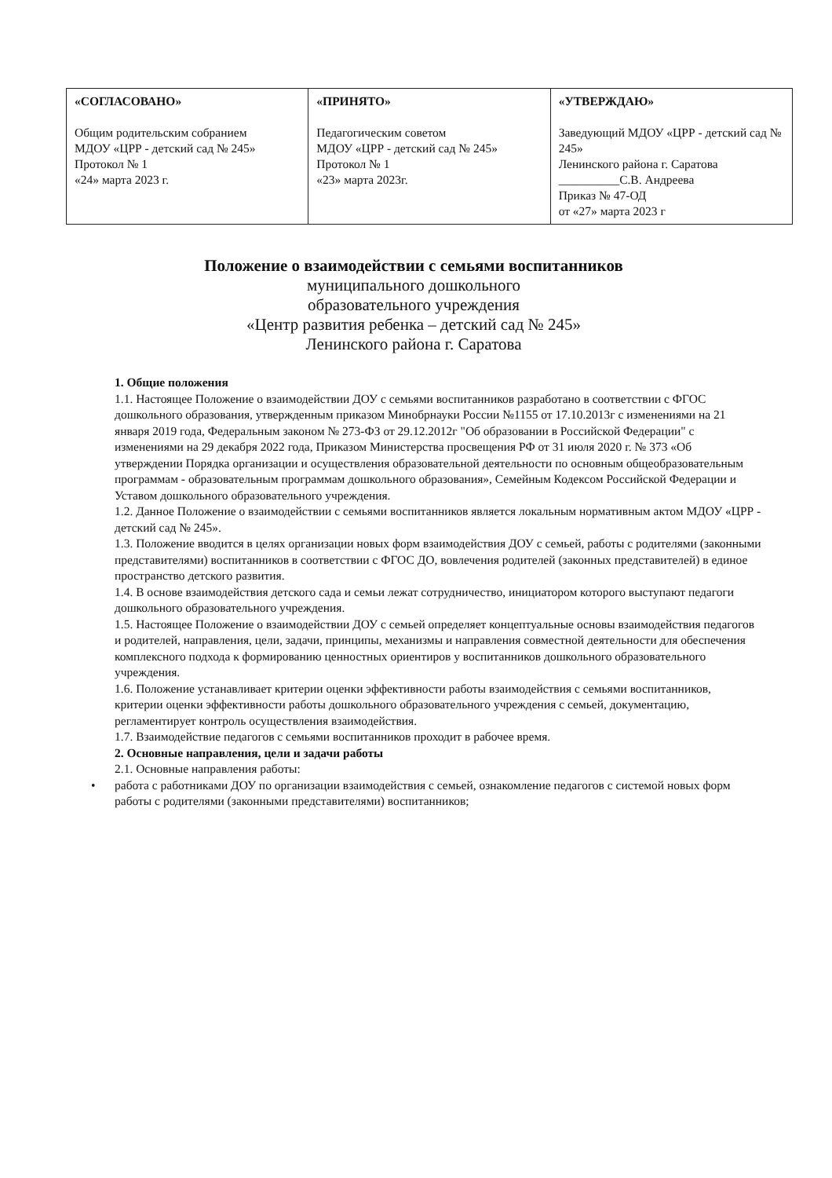| «СОГЛАСОВАНО» Общим родительским собранием МДОУ «ЦРР - детский сад № 245» Протокол № 1 «24» марта 2023 г. | «ПРИНЯТО» Педагогическим советом МДОУ «ЦРР - детский сад № 245» Протокол № 1 «23» марта 2023г. | «УТВЕРЖДАЮ» Заведующий МДОУ «ЦРР - детский сад № 245» Ленинского района г. Саратова __________С.В. Андреева Приказ № 47-ОД от «27» марта 2023 г |
Положение о взаимодействии с семьями воспитанников
муниципального дошкольного
образовательного учреждения
«Центр развития ребенка – детский сад № 245»
Ленинского района г. Саратова
1. Общие положения
1.1. Настоящее Положение о взаимодействии ДОУ с семьями воспитанников разработано в соответствии с ФГОС дошкольного образования, утвержденным приказом Минобрнауки России №1155 от 17.10.2013г с изменениями на 21 января 2019 года, Федеральным законом № 273-ФЗ от 29.12.2012г "Об образовании в Российской Федерации" с изменениями на 29 декабря 2022 года, Приказом Министерства просвещения РФ от 31 июля 2020 г. № 373 «Об утверждении Порядка организации и осуществления образовательной деятельности по основным общеобразовательным программам - образовательным программам дошкольного образования», Семейным Кодексом Российской Федерации и Уставом дошкольного образовательного учреждения.
1.2. Данное Положение о взаимодействии с семьями воспитанников является локальным нормативным актом МДОУ «ЦРР - детский сад № 245».
1.3. Положение вводится в целях организации новых форм взаимодействия ДОУ с семьей, работы с родителями (законными представителями) воспитанников в соответствии с ФГОС ДО, вовлечения родителей (законных представителей) в единое пространство детского развития.
1.4. В основе взаимодействия детского сада и семьи лежат сотрудничество, инициатором которого выступают педагоги дошкольного образовательного учреждения.
1.5. Настоящее Положение о взаимодействии ДОУ с семьей определяет концептуальные основы взаимодействия педагогов и родителей, направления, цели, задачи, принципы, механизмы и направления совместной деятельности для обеспечения комплексного подхода к формированию ценностных ориентиров у воспитанников дошкольного образовательного учреждения.
1.6. Положение устанавливает критерии оценки эффективности работы взаимодействия с семьями воспитанников, критерии оценки эффективности работы дошкольного образовательного учреждения с семьей, документацию, регламентирует контроль осуществления взаимодействия.
1.7. Взаимодействие педагогов с семьями воспитанников проходит в рабочее время.
2. Основные направления, цели и задачи работы
2.1. Основные направления работы:
• работа с работниками ДОУ по организации взаимодействия с семьей, ознакомление педагогов с системой новых форм работы с родителями (законными представителями) воспитанников;